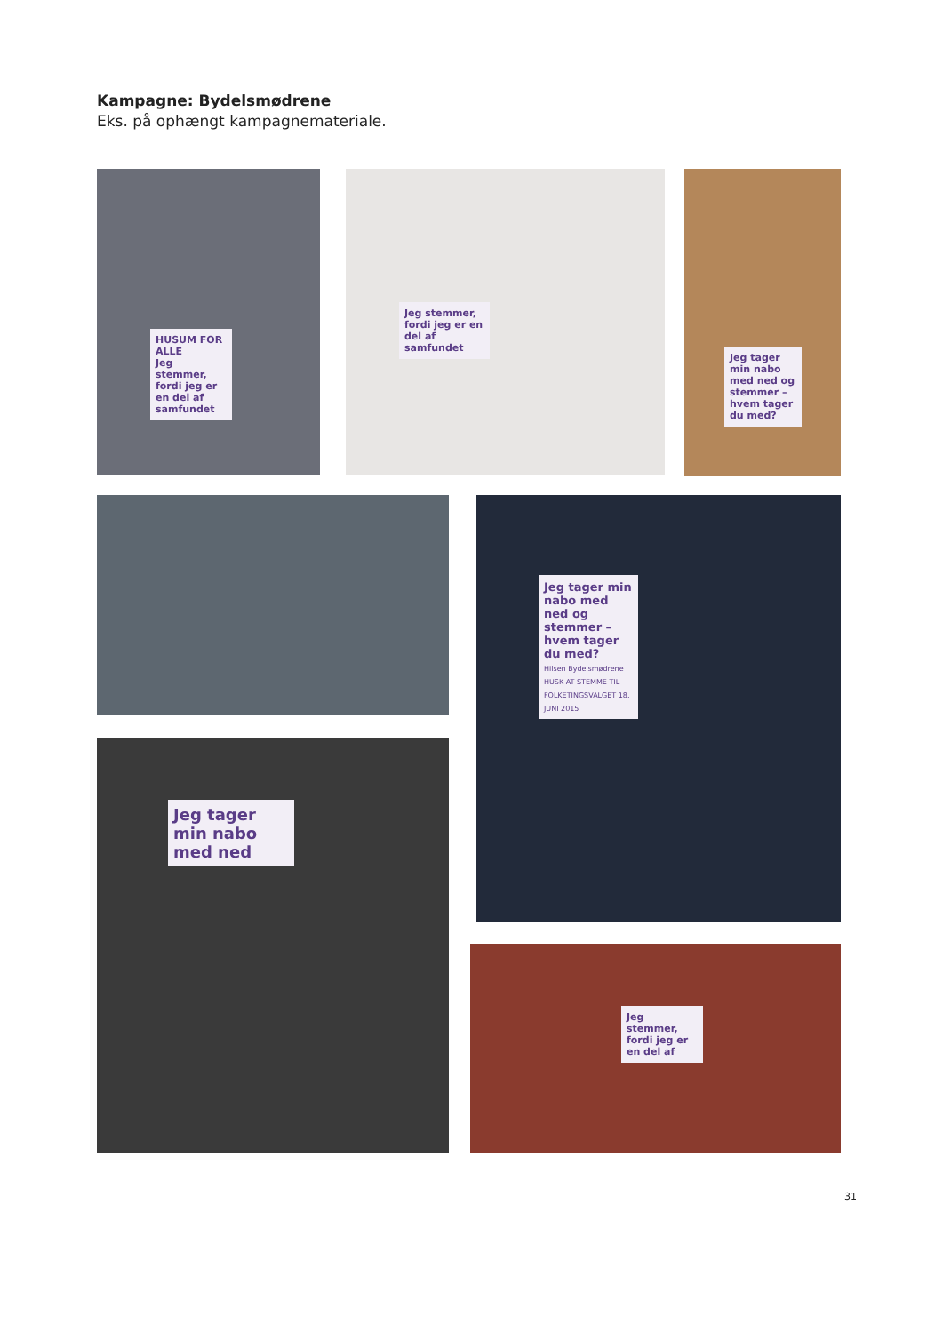Kampagne: Bydelsmødrene
Eks. på ophængt kampagnemateriale.
HUSUM FOR ALLE
Jeg stemmer, fordi jeg er en del af samfundet
Jeg stemmer, fordi jeg er en del af samfundet
Jeg tager min nabo med ned og stemmer – hvem tager du med?
Jeg tager min nabo med ned og stemmer – hvem tager du med?
Hilsen Bydelsmødrene
HUSK AT STEMME TIL FOLKETINGSVALGET 18. JUNI 2015
Jeg tager min nabo med ned
Jeg stemmer, fordi jeg er en del af
31